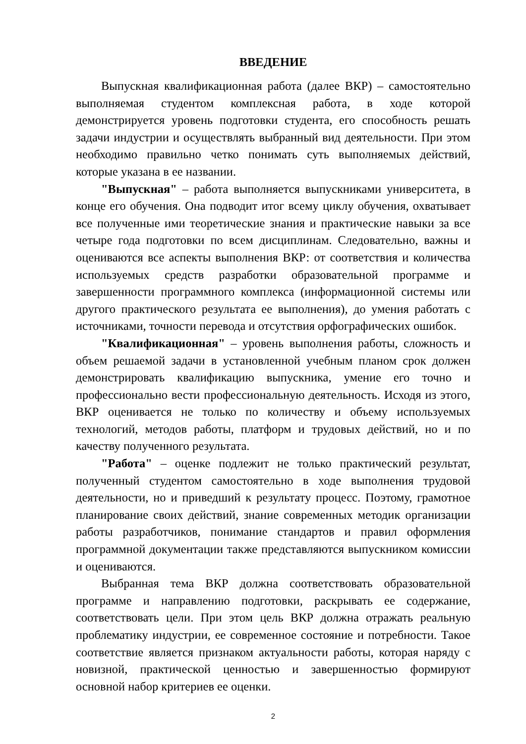ВВЕДЕНИЕ
Выпускная квалификационная работа (далее ВКР) – самостоятельно выполняемая студентом комплексная работа, в ходе которой демонстрируется уровень подготовки студента, его способность решать задачи индустрии и осуществлять выбранный вид деятельности. При этом необходимо правильно четко понимать суть выполняемых действий, которые указана в ее названии.
"Выпускная" – работа выполняется выпускниками университета, в конце его обучения. Она подводит итог всему циклу обучения, охватывает все полученные ими теоретические знания и практические навыки за все четыре года подготовки по всем дисциплинам. Следовательно, важны и оцениваются все аспекты выполнения ВКР: от соответствия и количества используемых средств разработки образовательной программе и завершенности программного комплекса (информационной системы или другого практического результата ее выполнения), до умения работать с источниками, точности перевода и отсутствия орфографических ошибок.
"Квалификационная" – уровень выполнения работы, сложность и объем решаемой задачи в установленной учебным планом срок должен демонстрировать квалификацию выпускника, умение его точно и профессионально вести профессиональную деятельность. Исходя из этого, ВКР оценивается не только по количеству и объему используемых технологий, методов работы, платформ и трудовых действий, но и по качеству полученного результата.
"Работа" – оценке подлежит не только практический результат, полученный студентом самостоятельно в ходе выполнения трудовой деятельности, но и приведший к результату процесс. Поэтому, грамотное планирование своих действий, знание современных методик организации работы разработчиков, понимание стандартов и правил оформления программной документации также представляются выпускником комиссии и оцениваются.
Выбранная тема ВКР должна соответствовать образовательной программе и направлению подготовки, раскрывать ее содержание, соответствовать цели. При этом цель ВКР должна отражать реальную проблематику индустрии, ее современное состояние и потребности. Такое соответствие является признаком актуальности работы, которая наряду с новизной, практической ценностью и завершенностью формируют основной набор критериев ее оценки.
2